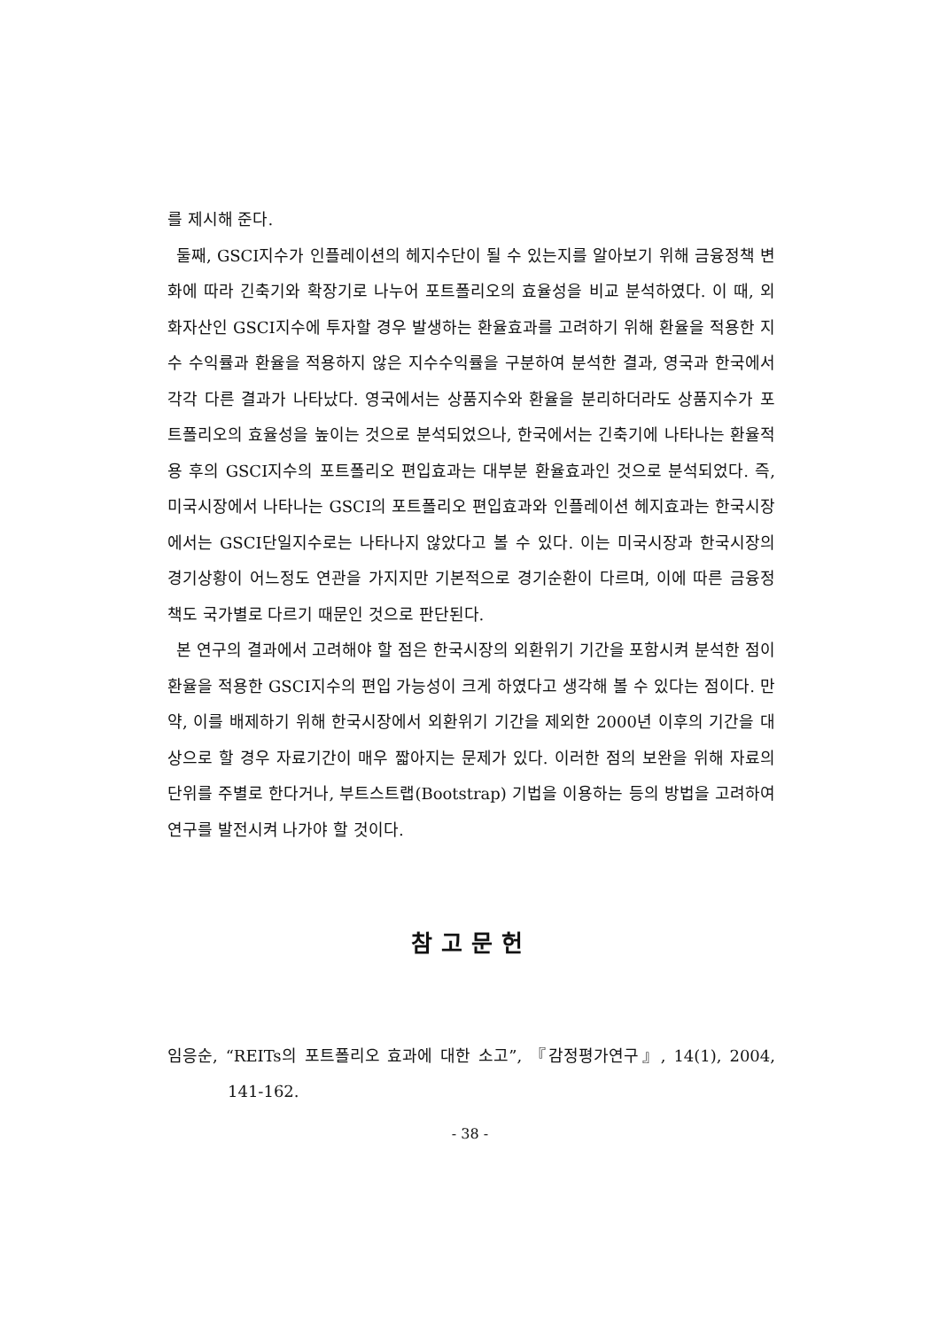를 제시해 준다.
둘째, GSCI지수가 인플레이션의 헤지수단이 될 수 있는지를 알아보기 위해 금융정책 변화에 따라 긴축기와 확장기로 나누어 포트폴리오의 효율성을 비교 분석하였다. 이 때, 외화자산인 GSCI지수에 투자할 경우 발생하는 환율효과를 고려하기 위해 환율을 적용한 지수 수익률과 환율을 적용하지 않은 지수수익률을 구분하여 분석한 결과, 영국과 한국에서 각각 다른 결과가 나타났다. 영국에서는 상품지수와 환율을 분리하더라도 상품지수가 포트폴리오의 효율성을 높이는 것으로 분석되었으나, 한국에서는 긴축기에 나타나는 환율적용 후의 GSCI지수의 포트폴리오 편입효과는 대부분 환율효과인 것으로 분석되었다. 즉, 미국시장에서 나타나는 GSCI의 포트폴리오 편입효과와 인플레이션 헤지효과는 한국시장에서는 GSCI단일지수로는 나타나지 않았다고 볼 수 있다. 이는 미국시장과 한국시장의 경기상황이 어느정도 연관을 가지지만 기본적으로 경기순환이 다르며, 이에 따른 금융정책도 국가별로 다르기 때문인 것으로 판단된다.
본 연구의 결과에서 고려해야 할 점은 한국시장의 외환위기 기간을 포함시켜 분석한 점이 환율을 적용한 GSCI지수의 편입 가능성이 크게 하였다고 생각해 볼 수 있다는 점이다. 만약, 이를 배제하기 위해 한국시장에서 외환위기 기간을 제외한 2000년 이후의 기간을 대상으로 할 경우 자료기간이 매우 짧아지는 문제가 있다. 이러한 점의 보완을 위해 자료의 단위를 주별로 한다거나, 부트스트랩(Bootstrap) 기법을 이용하는 등의 방법을 고려하여 연구를 발전시켜 나가야 할 것이다.
참고문헌
임응순, “REITs의 포트폴리오 효과에 대한 소고”, 『감정평가연구』, 14(1), 2004, 141-162.
- 38 -